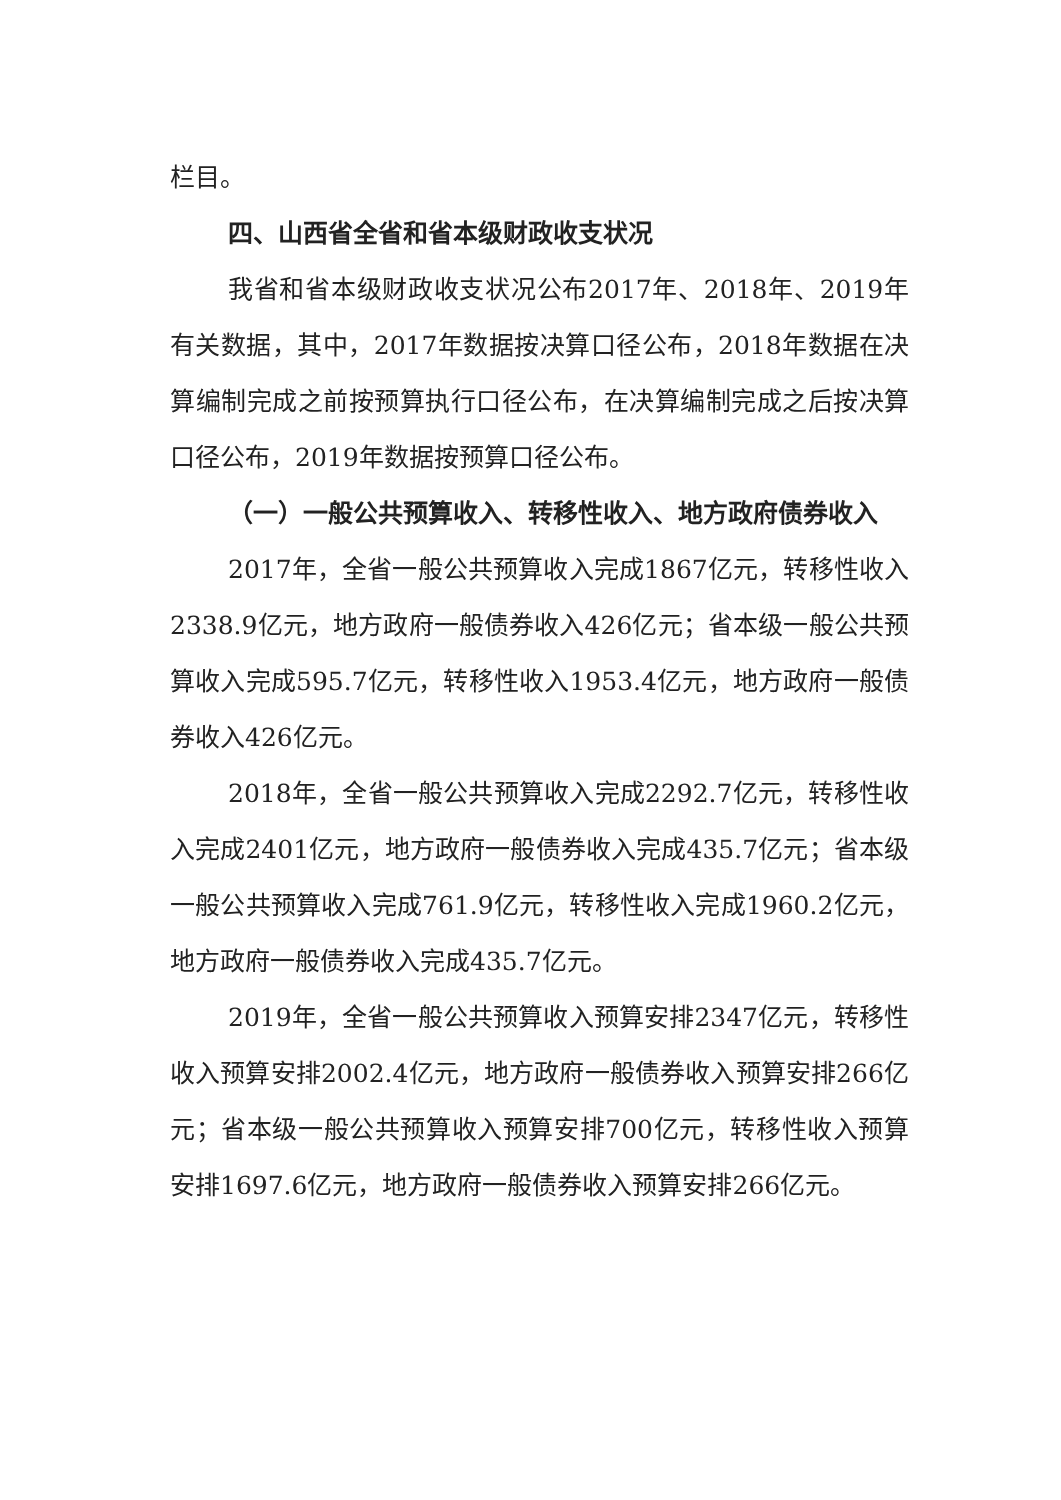栏目。
四、山西省全省和省本级财政收支状况
我省和省本级财政收支状况公布2017年、2018年、2019年有关数据，其中，2017年数据按决算口径公布，2018年数据在决算编制完成之前按预算执行口径公布，在决算编制完成之后按决算口径公布，2019年数据按预算口径公布。
（一）一般公共预算收入、转移性收入、地方政府债券收入
2017年，全省一般公共预算收入完成1867亿元，转移性收入2338.9亿元，地方政府一般债券收入426亿元；省本级一般公共预算收入完成595.7亿元，转移性收入1953.4亿元，地方政府一般债券收入426亿元。
2018年，全省一般公共预算收入完成2292.7亿元，转移性收入完成2401亿元，地方政府一般债券收入完成435.7亿元；省本级一般公共预算收入完成761.9亿元，转移性收入完成1960.2亿元，地方政府一般债券收入完成435.7亿元。
2019年，全省一般公共预算收入预算安排2347亿元，转移性收入预算安排2002.4亿元，地方政府一般债券收入预算安排266亿元；省本级一般公共预算收入预算安排700亿元，转移性收入预算安排1697.6亿元，地方政府一般债券收入预算安排266亿元。